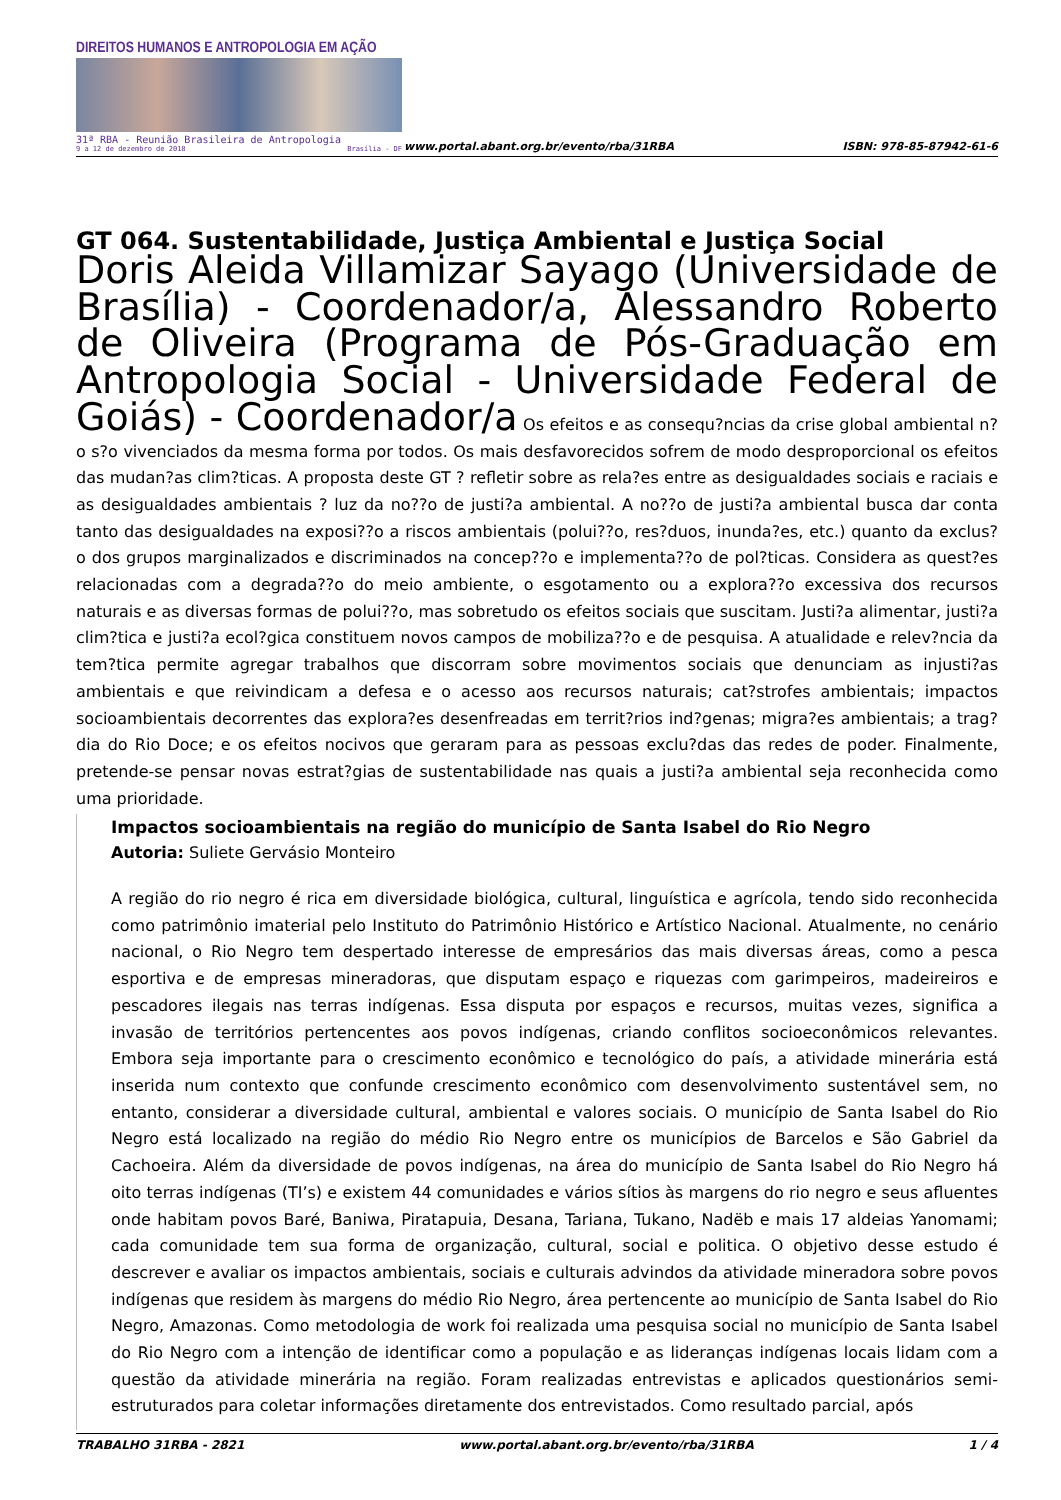DIREITOS HUMANOS E ANTROPOLOGIA EM AÇÃO
31ª RBA - Reunião Brasileira de Antropologia
9 a 12 de dezembro de 2018 Brasília - DF
www.portal.abant.org.br/evento/rba/31RBA
ISBN: 978-85-87942-61-6
GT 064. Sustentabilidade, Justiça Ambiental e Justiça Social
Doris Aleida Villamizar Sayago (Universidade de Brasília) - Coordenador/a, Alessandro Roberto de Oliveira (Programa de Pós-Graduação em Antropologia Social - Universidade Federal de Goiás) - Coordenador/a Os efeitos e as consequ?ncias da crise global ambiental n?o s?o vivenciados da mesma forma por todos. Os mais desfavorecidos sofrem de modo desproporcional os efeitos das mudan?as clim?ticas. A proposta deste GT ? refletir sobre as rela?es entre as desigualdades sociais e raciais e as desigualdades ambientais ? luz da no??o de justi?a ambiental. A no??o de justi?a ambiental busca dar conta tanto das desigualdades na exposi??o a riscos ambientais (polui??o, res?duos, inunda?es, etc.) quanto da exclus?o dos grupos marginalizados e discriminados na concep??o e implementa??o de pol?ticas. Considera as quest?es relacionadas com a degrada??o do meio ambiente, o esgotamento ou a explora??o excessiva dos recursos naturais e as diversas formas de polui??o, mas sobretudo os efeitos sociais que suscitam. Justi?a alimentar, justi?a clim?tica e justi?a ecol?gica constituem novos campos de mobiliza??o e de pesquisa. A atualidade e relev?ncia da tem?tica permite agregar trabalhos que discorram sobre movimentos sociais que denunciam as injusti?as ambientais e que reivindicam a defesa e o acesso aos recursos naturais; cat?strofes ambientais; impactos socioambientais decorrentes das explora?es desenfreadas em territ?rios ind?genas; migra?es ambientais; a trag?dia do Rio Doce; e os efeitos nocivos que geraram para as pessoas exclu?das das redes de poder. Finalmente, pretende-se pensar novas estrat?gias de sustentabilidade nas quais a justi?a ambiental seja reconhecida como uma prioridade.
Impactos socioambientais na região do município de Santa Isabel do Rio Negro
Autoria: Suliete Gervásio Monteiro
A região do rio negro é rica em diversidade biológica, cultural, linguística e agrícola, tendo sido reconhecida como patrimônio imaterial pelo Instituto do Patrimônio Histórico e Artístico Nacional. Atualmente, no cenário nacional, o Rio Negro tem despertado interesse de empresários das mais diversas áreas, como a pesca esportiva e de empresas mineradoras, que disputam espaço e riquezas com garimpeiros, madeireiros e pescadores ilegais nas terras indígenas. Essa disputa por espaços e recursos, muitas vezes, significa a invasão de territórios pertencentes aos povos indígenas, criando conflitos socioeconômicos relevantes. Embora seja importante para o crescimento econômico e tecnológico do país, a atividade minerária está inserida num contexto que confunde crescimento econômico com desenvolvimento sustentável sem, no entanto, considerar a diversidade cultural, ambiental e valores sociais. O município de Santa Isabel do Rio Negro está localizado na região do médio Rio Negro entre os municípios de Barcelos e São Gabriel da Cachoeira. Além da diversidade de povos indígenas, na área do município de Santa Isabel do Rio Negro há oito terras indígenas (TI’s) e existem 44 comunidades e vários sítios às margens do rio negro e seus afluentes onde habitam povos Baré, Baniwa, Piratapuia, Desana, Tariana, Tukano, Nadëb e mais 17 aldeias Yanomami; cada comunidade tem sua forma de organização, cultural, social e politica. O objetivo desse estudo é descrever e avaliar os impactos ambientais, sociais e culturais advindos da atividade mineradora sobre povos indígenas que residem às margens do médio Rio Negro, área pertencente ao município de Santa Isabel do Rio Negro, Amazonas. Como metodologia de work foi realizada uma pesquisa social no município de Santa Isabel do Rio Negro com a intenção de identificar como a população e as lideranças indígenas locais lidam com a questão da atividade minerária na região. Foram realizadas entrevistas e aplicados questionários semi-estruturados para coletar informações diretamente dos entrevistados. Como resultado parcial, após
TRABALHO 31RBA - 2821 www.portal.abant.org.br/evento/rba/31RBA 1 / 4